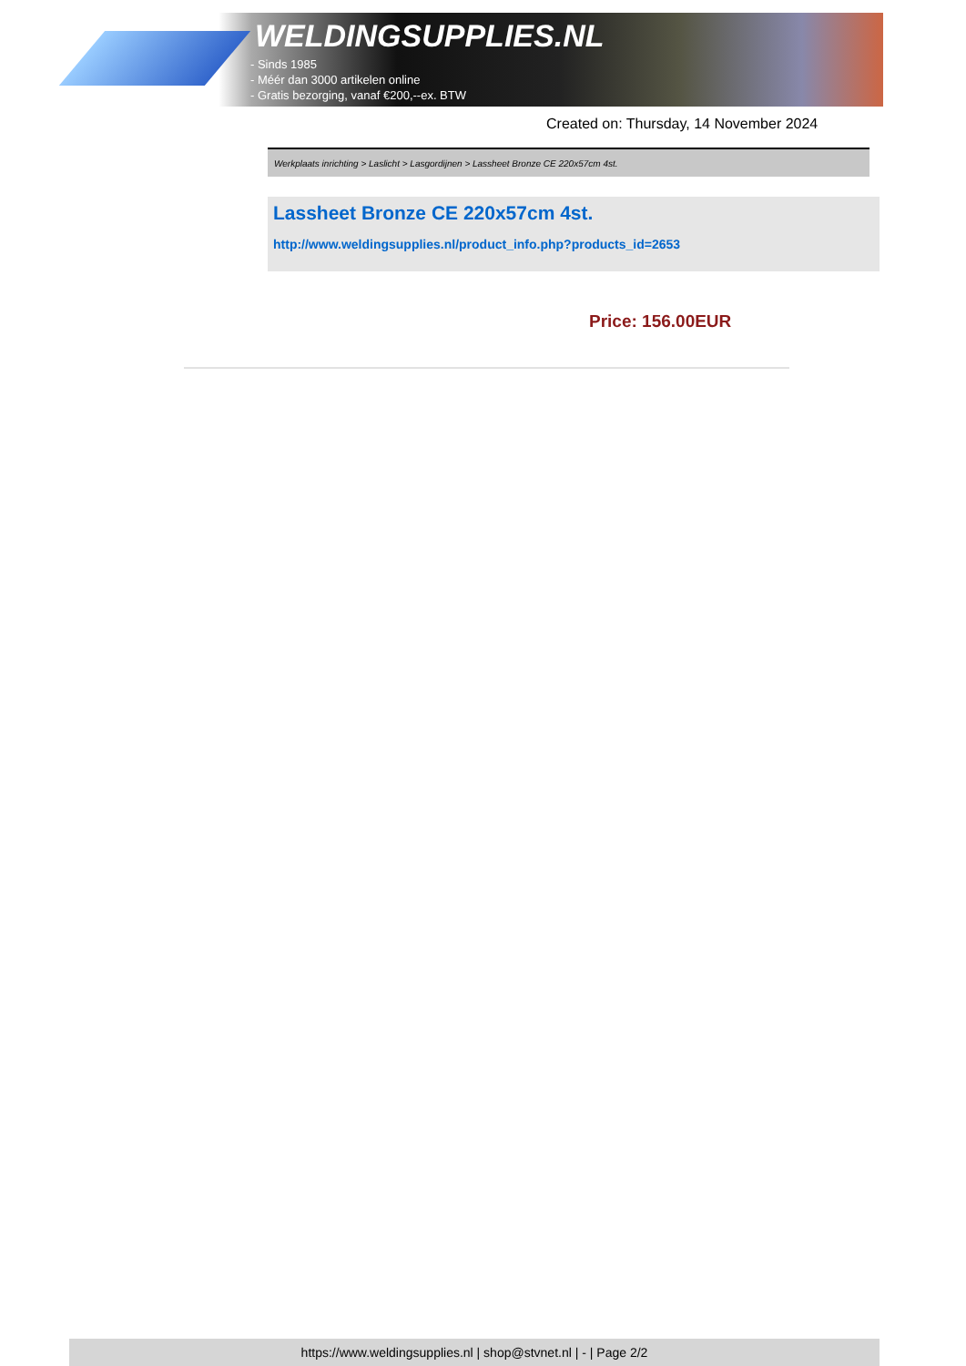WELDINGSUPPLIES.NL
- Sinds 1985
- Méér dan 3000 artikelen online
- Gratis bezorging, vanaf €200,--ex. BTW
Created on: Thursday, 14 November 2024
Werkplaats inrichting > Laslicht > Lasgordijnen > Lassheet Bronze CE 220x57cm 4st.
Lassheet Bronze CE 220x57cm 4st.
http://www.weldingsupplies.nl/product_info.php?products_id=2653
Price: 156.00EUR
https://www.weldingsupplies.nl | shop@stvnet.nl | - | Page 2/2